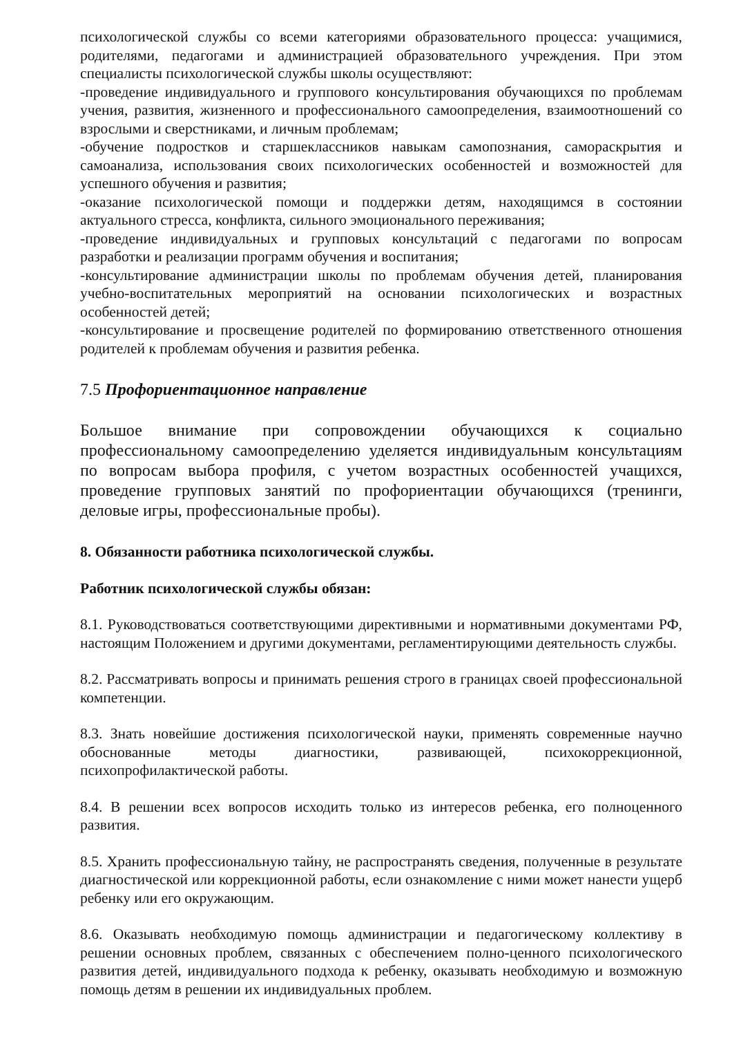психологической службы со всеми категориями образовательного процесса: учащимися, родителями, педагогами и администрацией образовательного учреждения. При этом специалисты психологической службы школы осуществляют:
-проведение индивидуального и группового консультирования обучающихся по проблемам учения, развития, жизненного и профессионального самоопределения, взаимоотношений со взрослыми и сверстниками, и личным проблемам;
-обучение подростков и старшеклассников навыкам самопознания, самораскрытия и самоанализа, использования своих психологических особенностей и возможностей для успешного обучения и развития;
-оказание психологической помощи и поддержки детям, находящимся в состоянии актуального стресса, конфликта, сильного эмоционального переживания;
-проведение индивидуальных и групповых консультаций с педагогами по вопросам разработки и реализации программ обучения и воспитания;
-консультирование администрации школы по проблемам обучения детей, планирования учебно-воспитательных мероприятий на основании психологических и возрастных особенностей детей;
-консультирование и просвещение родителей по формированию ответственного отношения родителей к проблемам обучения и развития ребенка.
7.5 Профориентационное направление
Большое внимание при сопровождении обучающихся к социально профессиональному самоопределению уделяется индивидуальным консультациям по вопросам выбора профиля, с учетом возрастных особенностей учащихся, проведение групповых занятий по профориентации обучающихся (тренинги, деловые игры, профессиональные пробы).
8. Обязанности работника психологической службы.
Работник психологической службы обязан:
8.1. Руководствоваться соответствующими директивными и нормативными документами РФ, настоящим Положением и другими документами, регламентирующими деятельность службы.
8.2. Рассматривать вопросы и принимать решения строго в границах своей профессиональной компетенции.
8.3. Знать новейшие достижения психологической науки, применять современные научно обоснованные методы диагностики, развивающей, психокоррекционной, психопрофилактической работы.
8.4. В решении всех вопросов исходить только из интересов ребенка, его полноценного развития.
8.5. Хранить профессиональную тайну, не распространять сведения, полученные в результате диагностической или коррекционной работы, если ознакомление с ними может нанести ущерб ребенку или его окружающим.
8.6. Оказывать необходимую помощь администрации и педагогическому коллективу в решении основных проблем, связанных с обеспечением полно-ценного психологического развития детей, индивидуального подхода к ребенку, оказывать необходимую и возможную помощь детям в решении их индивидуальных проблем.